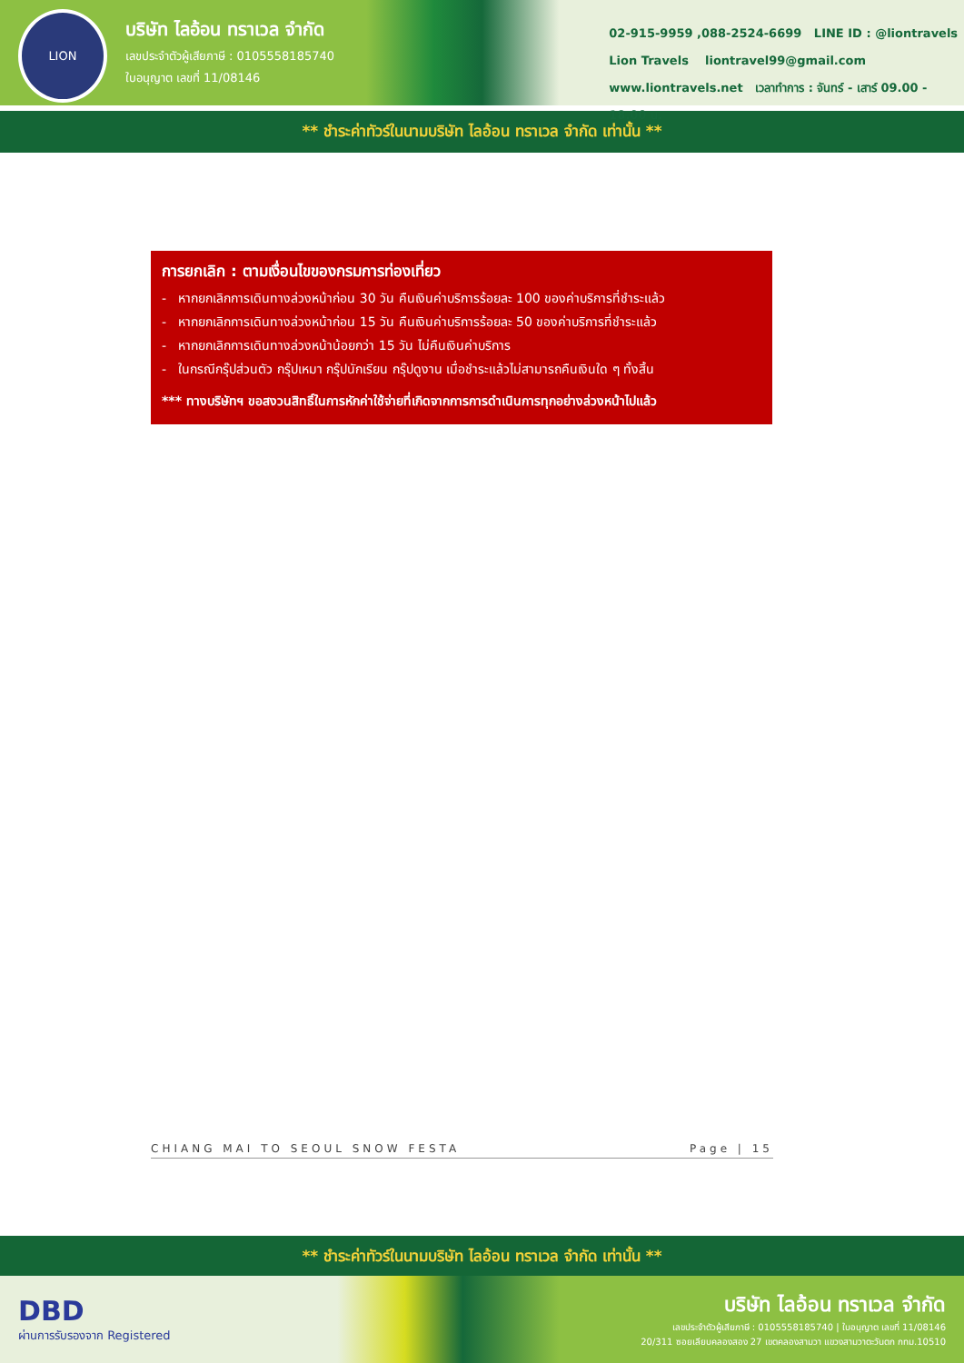LION
บริษัท ไลอ้อน ทราเวล จำกัด
เลขประจำตัวผู้เสียภาษี : 0105558185740
ใบอนุญาต เลขที่ 11/08146
02-915-9959 ,088-2524-6699 LINE ID : @liontravels
Lion Travels liontravel99@gmail.com
www.liontravels.net เวลาทำการ : จันทร์ - เสาร์ 09.00 - 18.00 น.
** ชำระค่าทัวร์ในนามบริษัท ไลอ้อน ทราเวล จำกัด เท่านั้น **
การยกเลิก : ตามเงื่อนไขของกรมการท่องเที่ยว
- หากยกเลิกการเดินทางล่วงหน้าก่อน 30 วัน คืนเงินค่าบริการร้อยละ 100 ของค่าบริการที่ชำระแล้ว
- หากยกเลิกการเดินทางล่วงหน้าก่อน 15 วัน คืนเงินค่าบริการร้อยละ 50 ของค่าบริการที่ชำระแล้ว
- หากยกเลิกการเดินทางล่วงหน้าน้อยกว่า 15 วัน ไม่คืนเงินค่าบริการ
- ในกรณีกรุ๊ปส่วนตัว กรุ๊ปเหมา กรุ๊ปนักเรียน กรุ๊ปดูงาน เมื่อชำระแล้วไม่สามารถคืนเงินใด ๆ ทั้งสิ้น
*** ทางบริษัทฯ ขอสงวนสิทธิ์ในการหักค่าใช้จ่ายที่เกิดจากการการดำเนินการทุกอย่างล่วงหน้าไปแล้ว
CHIANG MAI TO SEOUL SNOW FESTA Page | 15
** ชำระค่าทัวร์ในนามบริษัท ไลอ้อน ทราเวล จำกัด เท่านั้น **
DBD
ผ่านการรับรองจาก Registered
บริษัท ไลอ้อน ทราเวล จำกัด
เลขประจำตัวผู้เสียภาษี : 0105558185740 | ใบอนุญาต เลขที่ 11/08146
20/311 ซอยเลียบคลองสอง 27 เขตคลองสามวา แขวงสามวาตะวันตก กทม.10510